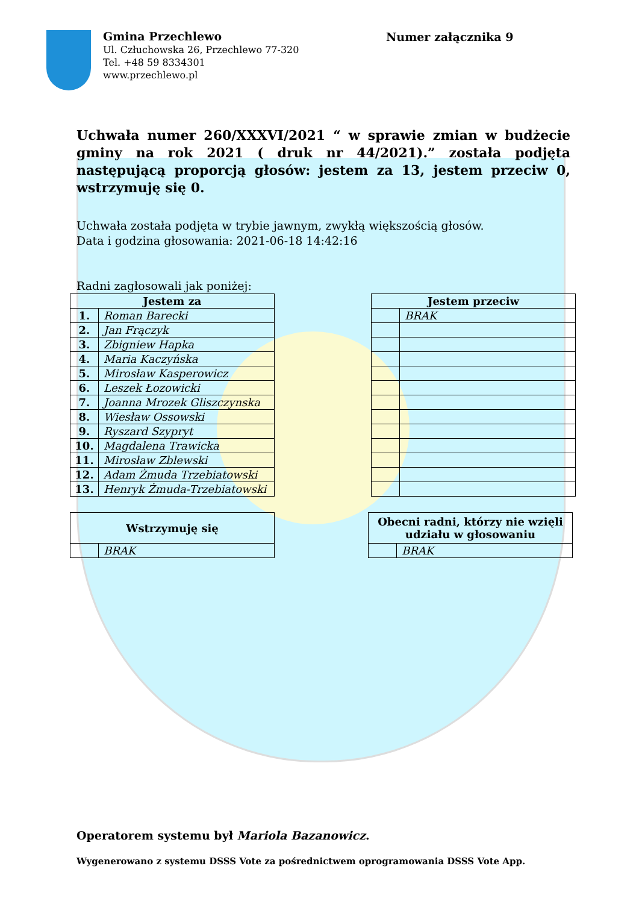Gmina Przechlewo
Ul. Człuchowska 26, Przechlewo 77-320
Tel. +48 59 8334301
www.przechlewo.pl
Numer załącznika 9
Uchwała numer 260/XXXVI/2021 “ w sprawie zmian w budżecie gminy na rok 2021 ( druk nr 44/2021).” została podjęta następującą proporcją głosów: jestem za 13, jestem przeciw 0, wstrzymuję się 0.
Uchwała została podjęta w trybie jawnym, zwykłą większością głosów.
Data i godzina głosowania: 2021-06-18 14:42:16
Radni zagłosowali jak poniżej:
| Jestem za | |
| --- | --- |
| 1. | Roman Barecki |
| 2. | Jan Frączyk |
| 3. | Zbigniew Hapka |
| 4. | Maria Kaczyńska |
| 5. | Mirosław Kasperowicz |
| 6. | Leszek Łozowicki |
| 7. | Joanna Mrozek Gliszczynska |
| 8. | Wiesław Ossowski |
| 9. | Ryszard Szypryt |
| 10. | Magdalena Trawicka |
| 11. | Mirosław Zblewski |
| 12. | Adam Żmuda Trzebiatowski |
| 13. | Henryk Żmuda-Trzebiatowski |
| Jestem przeciw | |
| --- | --- |
| | BRAK |
| Wstrzymuję się | |
| --- | --- |
| | BRAK |
| Obecni radni, którzy nie wzięli udziału w głosowaniu | |
| --- | --- |
| | BRAK |
Operatorem systemu był Mariola Bazanowicz.
Wygenerowano z systemu DSSS Vote za pośrednictwem oprogramowania DSSS Vote App.